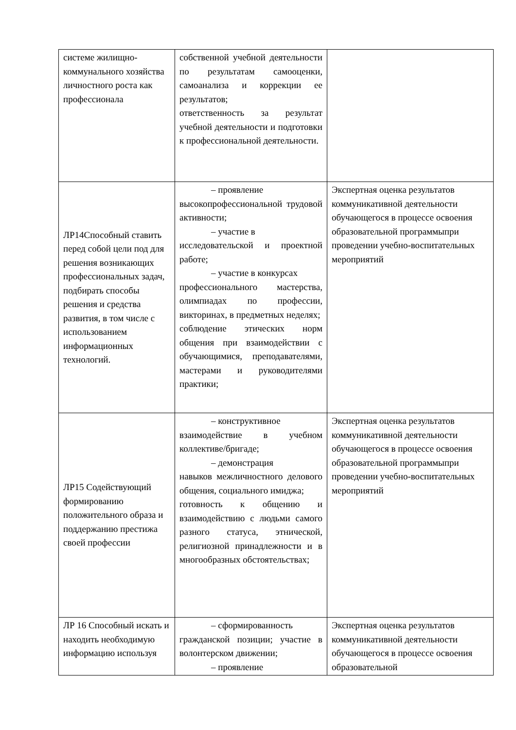| системе жилищно-коммунального хозяйства личностного роста как профессионала | собственной учебной деятельности по результатам самооценки, самоанализа и коррекции ее результатов; ответственность за результат учебной деятельности и подготовки к профессиональной деятельности. | |
| ЛР14Способный ставить перед собой цели под для решения возникающих профессиональных задач, подбирать способы решения и средства развития, в том числе с использованием информационных технологий. | – проявление высокопрофессиональной трудовой активности; – участие в исследовательской и проектной работе; – участие в конкурсах профессионального мастерства, олимпиадах по профессии, викторинах, в предметных неделях; соблюдение этических норм общения при взаимодействии с обучающимися, преподавателями, мастерами и руководителями практики; | Экспертная оценка результатов коммуникативной деятельности обучающегося в процессе освоения образовательной программыпри проведении учебно-воспитательных мероприятий |
| ЛР15 Содействующий формированию положительного образа и поддержанию престижа своей профессии | – конструктивное взаимодействие в учебном коллективе/бригаде; – демонстрация навыков межличностного делового общения, социального имиджа; готовность к общению и взаимодействию с людьми самого разного статуса, этнической, религиозной принадлежности и в многообразных обстоятельствах; | Экспертная оценка результатов коммуникативной деятельности обучающегося в процессе освоения образовательной программыпри проведении учебно-воспитательных мероприятий |
| ЛР 16 Способный искать и находить необходимую информацию используя | – сформированность гражданской позиции; участие в волонтерском движении; – проявление | Экспертная оценка результатов коммуникативной деятельности обучающегося в процессе освоения образовательной |